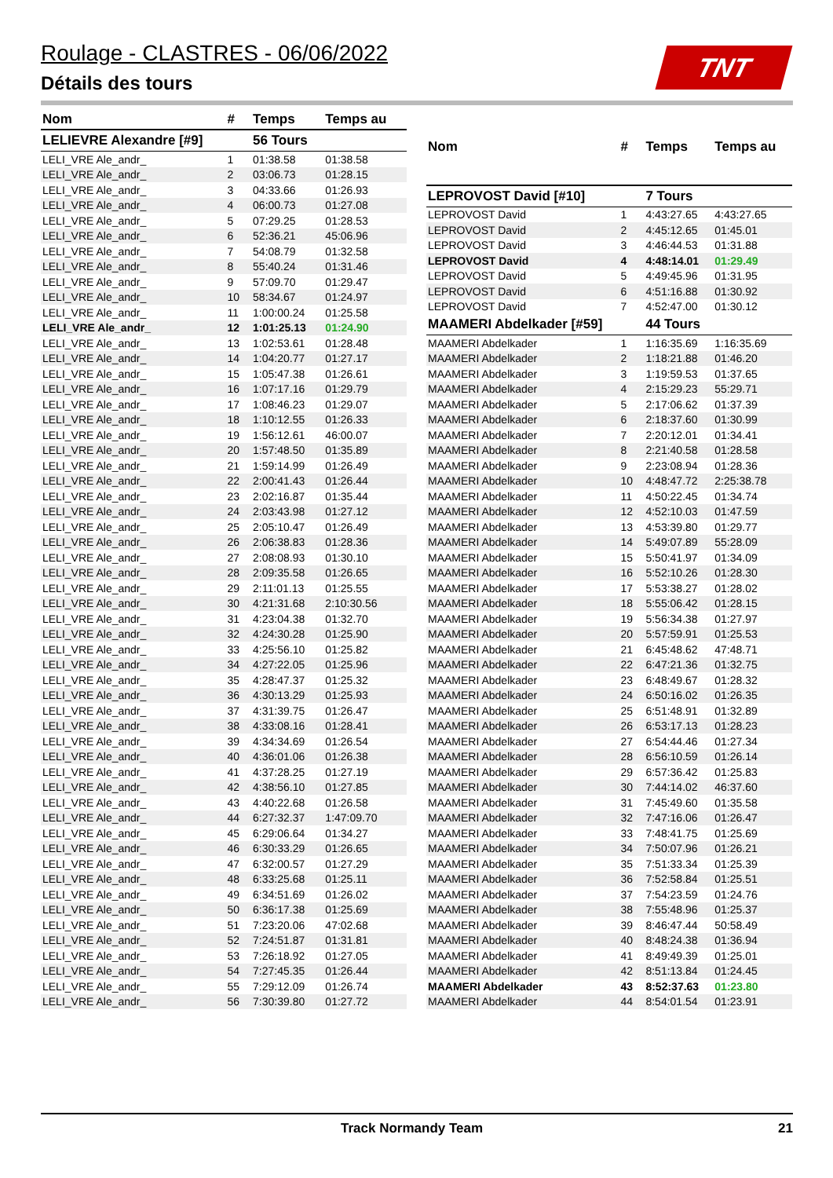Roulage - CLASTRES - 06/06/2022
Détails des tours
TNT
| Nom | # | Temps | Temps au |
| --- | --- | --- | --- |
| LELIEVRE Alexandre [#9] | | 56 Tours | |
| LELI_VRE Ale_andr_ | 1 | 01:38.58 | 01:38.58 |
| LELI_VRE Ale_andr_ | 2 | 03:06.73 | 01:28.15 |
| LELI_VRE Ale_andr_ | 3 | 04:33.66 | 01:26.93 |
| LELI_VRE Ale_andr_ | 4 | 06:00.73 | 01:27.08 |
| LELI_VRE Ale_andr_ | 5 | 07:29.25 | 01:28.53 |
| LELI_VRE Ale_andr_ | 6 | 52:36.21 | 45:06.96 |
| LELI_VRE Ale_andr_ | 7 | 54:08.79 | 01:32.58 |
| LELI_VRE Ale_andr_ | 8 | 55:40.24 | 01:31.46 |
| LELI_VRE Ale_andr_ | 9 | 57:09.70 | 01:29.47 |
| LELI_VRE Ale_andr_ | 10 | 58:34.67 | 01:24.97 |
| LELI_VRE Ale_andr_ | 11 | 1:00:00.24 | 01:25.58 |
| LELI_VRE Ale_andr_ | 12 | 1:01:25.13 | 01:24.90 |
| LELI_VRE Ale_andr_ | 13 | 1:02:53.61 | 01:28.48 |
| LELI_VRE Ale_andr_ | 14 | 1:04:20.77 | 01:27.17 |
| LELI_VRE Ale_andr_ | 15 | 1:05:47.38 | 01:26.61 |
| LELI_VRE Ale_andr_ | 16 | 1:07:17.16 | 01:29.79 |
| LELI_VRE Ale_andr_ | 17 | 1:08:46.23 | 01:29.07 |
| LELI_VRE Ale_andr_ | 18 | 1:10:12.55 | 01:26.33 |
| LELI_VRE Ale_andr_ | 19 | 1:56:12.61 | 46:00.07 |
| LELI_VRE Ale_andr_ | 20 | 1:57:48.50 | 01:35.89 |
| LELI_VRE Ale_andr_ | 21 | 1:59:14.99 | 01:26.49 |
| LELI_VRE Ale_andr_ | 22 | 2:00:41.43 | 01:26.44 |
| LELI_VRE Ale_andr_ | 23 | 2:02:16.87 | 01:35.44 |
| LELI_VRE Ale_andr_ | 24 | 2:03:43.98 | 01:27.12 |
| LELI_VRE Ale_andr_ | 25 | 2:05:10.47 | 01:26.49 |
| LELI_VRE Ale_andr_ | 26 | 2:06:38.83 | 01:28.36 |
| LELI_VRE Ale_andr_ | 27 | 2:08:08.93 | 01:30.10 |
| LELI_VRE Ale_andr_ | 28 | 2:09:35.58 | 01:26.65 |
| LELI_VRE Ale_andr_ | 29 | 2:11:01.13 | 01:25.55 |
| LELI_VRE Ale_andr_ | 30 | 4:21:31.68 | 2:10:30.56 |
| LELI_VRE Ale_andr_ | 31 | 4:23:04.38 | 01:32.70 |
| LELI_VRE Ale_andr_ | 32 | 4:24:30.28 | 01:25.90 |
| LELI_VRE Ale_andr_ | 33 | 4:25:56.10 | 01:25.82 |
| LELI_VRE Ale_andr_ | 34 | 4:27:22.05 | 01:25.96 |
| LELI_VRE Ale_andr_ | 35 | 4:28:47.37 | 01:25.32 |
| LELI_VRE Ale_andr_ | 36 | 4:30:13.29 | 01:25.93 |
| LELI_VRE Ale_andr_ | 37 | 4:31:39.75 | 01:26.47 |
| LELI_VRE Ale_andr_ | 38 | 4:33:08.16 | 01:28.41 |
| LELI_VRE Ale_andr_ | 39 | 4:34:34.69 | 01:26.54 |
| LELI_VRE Ale_andr_ | 40 | 4:36:01.06 | 01:26.38 |
| LELI_VRE Ale_andr_ | 41 | 4:37:28.25 | 01:27.19 |
| LELI_VRE Ale_andr_ | 42 | 4:38:56.10 | 01:27.85 |
| LELI_VRE Ale_andr_ | 43 | 4:40:22.68 | 01:26.58 |
| LELI_VRE Ale_andr_ | 44 | 6:27:32.37 | 1:47:09.70 |
| LELI_VRE Ale_andr_ | 45 | 6:29:06.64 | 01:34.27 |
| LELI_VRE Ale_andr_ | 46 | 6:30:33.29 | 01:26.65 |
| LELI_VRE Ale_andr_ | 47 | 6:32:00.57 | 01:27.29 |
| LELI_VRE Ale_andr_ | 48 | 6:33:25.68 | 01:25.11 |
| LELI_VRE Ale_andr_ | 49 | 6:34:51.69 | 01:26.02 |
| LELI_VRE Ale_andr_ | 50 | 6:36:17.38 | 01:25.69 |
| LELI_VRE Ale_andr_ | 51 | 7:23:20.06 | 47:02.68 |
| LELI_VRE Ale_andr_ | 52 | 7:24:51.87 | 01:31.81 |
| LELI_VRE Ale_andr_ | 53 | 7:26:18.92 | 01:27.05 |
| LELI_VRE Ale_andr_ | 54 | 7:27:45.35 | 01:26.44 |
| LELI_VRE Ale_andr_ | 55 | 7:29:12.09 | 01:26.74 |
| LELI_VRE Ale_andr_ | 56 | 7:30:39.80 | 01:27.72 |
| Nom | # | Temps | Temps au |
| --- | --- | --- | --- |
| LEPROVOST David [#10] | | 7 Tours | |
| LEPROVOST David | 1 | 4:43:27.65 | 4:43:27.65 |
| LEPROVOST David | 2 | 4:45:12.65 | 01:45.01 |
| LEPROVOST David | 3 | 4:46:44.53 | 01:31.88 |
| LEPROVOST David | 4 | 4:48:14.01 | 01:29.49 |
| LEPROVOST David | 5 | 4:49:45.96 | 01:31.95 |
| LEPROVOST David | 6 | 4:51:16.88 | 01:30.92 |
| LEPROVOST David | 7 | 4:52:47.00 | 01:30.12 |
| MAAMERI Abdelkader [#59] | | 44 Tours | |
| MAAMERI Abdelkader | 1 | 1:16:35.69 | 1:16:35.69 |
| MAAMERI Abdelkader | 2 | 1:18:21.88 | 01:46.20 |
| MAAMERI Abdelkader | 3 | 1:19:59.53 | 01:37.65 |
| MAAMERI Abdelkader | 4 | 2:15:29.23 | 55:29.71 |
| MAAMERI Abdelkader | 5 | 2:17:06.62 | 01:37.39 |
| MAAMERI Abdelkader | 6 | 2:18:37.60 | 01:30.99 |
| MAAMERI Abdelkader | 7 | 2:20:12.01 | 01:34.41 |
| MAAMERI Abdelkader | 8 | 2:21:40.58 | 01:28.58 |
| MAAMERI Abdelkader | 9 | 2:23:08.94 | 01:28.36 |
| MAAMERI Abdelkader | 10 | 4:48:47.72 | 2:25:38.78 |
| MAAMERI Abdelkader | 11 | 4:50:22.45 | 01:34.74 |
| MAAMERI Abdelkader | 12 | 4:52:10.03 | 01:47.59 |
| MAAMERI Abdelkader | 13 | 4:53:39.80 | 01:29.77 |
| MAAMERI Abdelkader | 14 | 5:49:07.89 | 55:28.09 |
| MAAMERI Abdelkader | 15 | 5:50:41.97 | 01:34.09 |
| MAAMERI Abdelkader | 16 | 5:52:10.26 | 01:28.30 |
| MAAMERI Abdelkader | 17 | 5:53:38.27 | 01:28.02 |
| MAAMERI Abdelkader | 18 | 5:55:06.42 | 01:28.15 |
| MAAMERI Abdelkader | 19 | 5:56:34.38 | 01:27.97 |
| MAAMERI Abdelkader | 20 | 5:57:59.91 | 01:25.53 |
| MAAMERI Abdelkader | 21 | 6:45:48.62 | 47:48.71 |
| MAAMERI Abdelkader | 22 | 6:47:21.36 | 01:32.75 |
| MAAMERI Abdelkader | 23 | 6:48:49.67 | 01:28.32 |
| MAAMERI Abdelkader | 24 | 6:50:16.02 | 01:26.35 |
| MAAMERI Abdelkader | 25 | 6:51:48.91 | 01:32.89 |
| MAAMERI Abdelkader | 26 | 6:53:17.13 | 01:28.23 |
| MAAMERI Abdelkader | 27 | 6:54:44.46 | 01:27.34 |
| MAAMERI Abdelkader | 28 | 6:56:10.59 | 01:26.14 |
| MAAMERI Abdelkader | 29 | 6:57:36.42 | 01:25.83 |
| MAAMERI Abdelkader | 30 | 7:44:14.02 | 46:37.60 |
| MAAMERI Abdelkader | 31 | 7:45:49.60 | 01:35.58 |
| MAAMERI Abdelkader | 32 | 7:47:16.06 | 01:26.47 |
| MAAMERI Abdelkader | 33 | 7:48:41.75 | 01:25.69 |
| MAAMERI Abdelkader | 34 | 7:50:07.96 | 01:26.21 |
| MAAMERI Abdelkader | 35 | 7:51:33.34 | 01:25.39 |
| MAAMERI Abdelkader | 36 | 7:52:58.84 | 01:25.51 |
| MAAMERI Abdelkader | 37 | 7:54:23.59 | 01:24.76 |
| MAAMERI Abdelkader | 38 | 7:55:48.96 | 01:25.37 |
| MAAMERI Abdelkader | 39 | 8:46:47.44 | 50:58.49 |
| MAAMERI Abdelkader | 40 | 8:48:24.38 | 01:36.94 |
| MAAMERI Abdelkader | 41 | 8:49:49.39 | 01:25.01 |
| MAAMERI Abdelkader | 42 | 8:51:13.84 | 01:24.45 |
| MAAMERI Abdelkader | 43 | 8:52:37.63 | 01:23.80 |
| MAAMERI Abdelkader | 44 | 8:54:01.54 | 01:23.91 |
Track Normandy Team 21